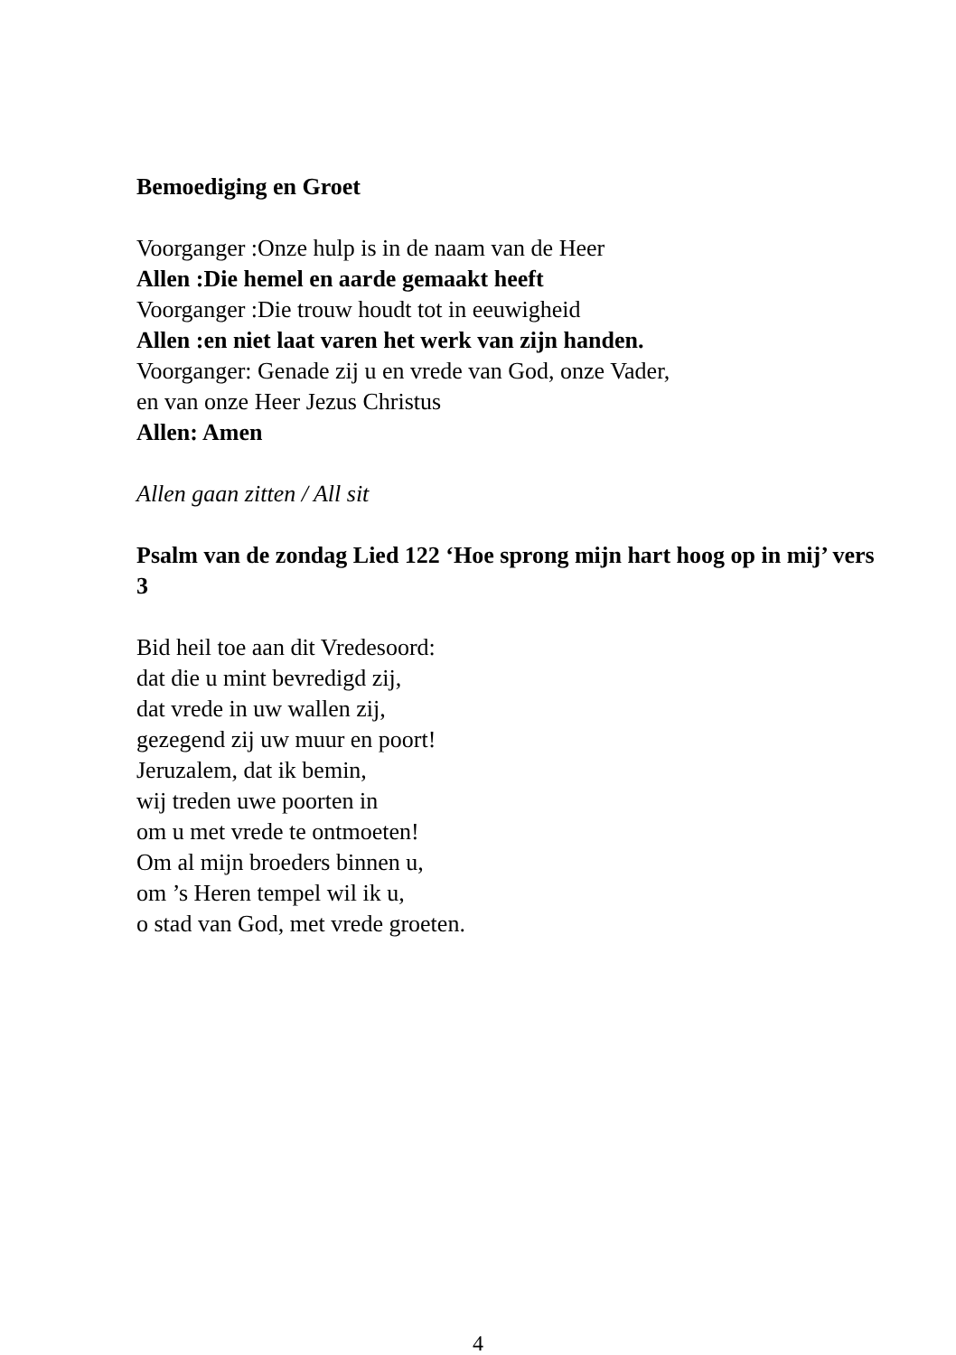Bemoediging en Groet
Voorganger :Onze hulp is in de naam van de Heer
Allen :Die hemel en aarde gemaakt heeft
Voorganger :Die trouw houdt tot in eeuwigheid
Allen :en niet laat varen het werk van zijn handen.
Voorganger: Genade zij u en vrede van God, onze Vader,
en van onze Heer Jezus Christus
Allen: Amen
Allen gaan zitten / All sit
Psalm van de zondag Lied 122 ‘Hoe sprong mijn hart hoog op in mij’ vers 3
Bid heil toe aan dit Vredesoord:
dat die u mint bevredigd zij,
dat vrede in uw wallen zij,
gezegend zij uw muur en poort!
Jeruzalem, dat ik bemin,
wij treden uwe poorten in
om u met vrede te ontmoeten!
Om al mijn broeders binnen u,
om ’s Heren tempel wil ik u,
o stad van God, met vrede groeten.
4